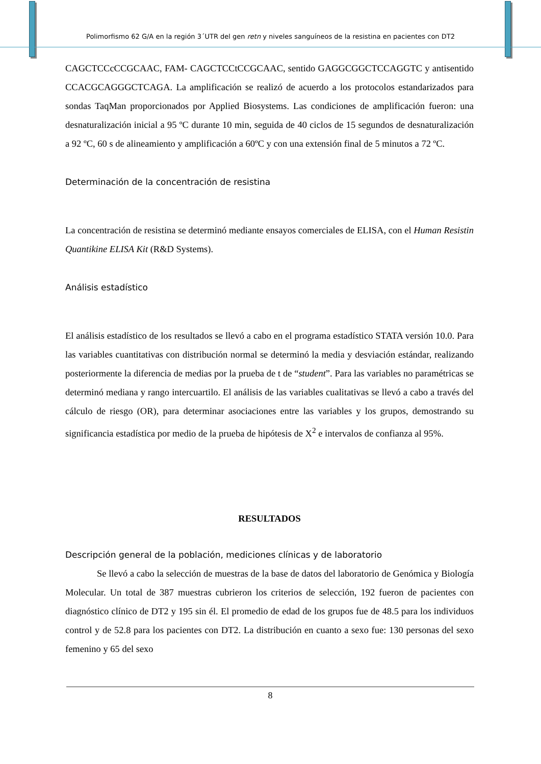Polimorfismo 62 G/A en la región 3´UTR del gen retn y niveles sanguíneos de la resistina en pacientes con DT2
CAGCTCCcCCGCAAC, FAM- CAGCTCCtCCGCAAC, sentido GAGGCGGCTCCAGGTC y antisentido CCACGCAGGGCTCAGA. La amplificación se realizó de acuerdo a los protocolos estandarizados para sondas TaqMan proporcionados por Applied Biosystems. Las condiciones de amplificación fueron: una desnaturalización inicial a 95 ºC durante 10 min, seguida de 40 ciclos de 15 segundos de desnaturalización a 92 ºC, 60 s de alineamiento y amplificación a 60ºC y con una extensión final de 5 minutos a 72 ºC.
Determinación de la concentración de resistina
La concentración de resistina se determinó mediante ensayos comerciales de ELISA, con el Human Resistin Quantikine ELISA Kit (R&D Systems).
Análisis estadístico
El análisis estadístico de los resultados se llevó a cabo en el programa estadístico STATA versión 10.0. Para las variables cuantitativas con distribución normal se determinó la media y desviación estándar, realizando posteriormente la diferencia de medias por la prueba de t de “student”. Para las variables no paramétricas se determinó mediana y rango intercuartilo. El análisis de las variables cualitativas se llevó a cabo a través del cálculo de riesgo (OR), para determinar asociaciones entre las variables y los grupos, demostrando su significancia estadística por medio de la prueba de hipótesis de X<sup>2</sup> e intervalos de confianza al 95%.
RESULTADOS
Descripción general de la población, mediciones clínicas y de laboratorio
Se llevó a cabo la selección de muestras de la base de datos del laboratorio de Genómica y Biología Molecular. Un total de 387 muestras cubrieron los criterios de selección, 192 fueron de pacientes con diagnóstico clínico de DT2 y 195 sin él. El promedio de edad de los grupos fue de 48.5 para los individuos control y de 52.8 para los pacientes con DT2. La distribución en cuanto a sexo fue: 130 personas del sexo femenino y 65 del sexo
8